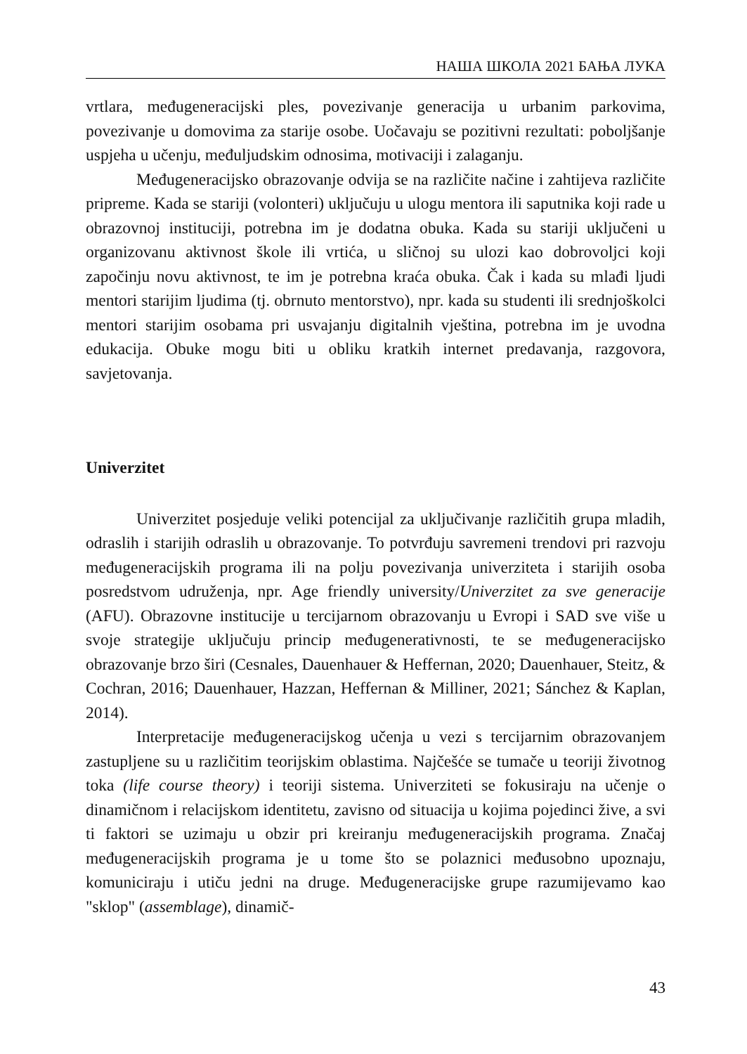НАША ШКОЛА 2021 БАЊА ЛУКА
vrtlara, međugeneracijski ples, povezivanje generacija u urbanim parkovima, povezivanje u domovima za starije osobe. Uočavaju se pozitivni rezultati: poboljšanje uspjeha u učenju, međuljudskim odnosima, motivaciji i zalaganju.
Međugeneracijsko obrazovanje odvija se na različite načine i zahtijeva različite pripreme. Kada se stariji (volonteri) uključuju u ulogu mentora ili saputnika koji rade u obrazovnoj instituciji, potrebna im je dodatna obuka. Kada su stariji uključeni u organizovanu aktivnost škole ili vrtića, u sličnoj su ulozi kao dobrovoljci koji započinju novu aktivnost, te im je potrebna kraća obuka. Čak i kada su mlađi ljudi mentori starijim ljudima (tj. obrnuto mentorstvo), npr. kada su studenti ili srednjoškolci mentori starijim osobama pri usvajanju digitalnih vještina, potrebna im je uvodna edukacija. Obuke mogu biti u obliku kratkih internet predavanja, razgovora, savjetovanja.
Univerzitet
Univerzitet posjeduje veliki potencijal za uključivanje različitih grupa mladih, odraslih i starijih odraslih u obrazovanje. To potvrđuju savremeni trendovi pri razvoju međugeneracijskih programa ili na polju povezivanja univerziteta i starijih osoba posredstvom udruženja, npr. Age friendly university/Univerzitet za sve generacije (AFU). Obrazovne institucije u tercijarnom obrazovanju u Evropi i SAD sve više u svoje strategije uključuju princip međugenerativnosti, te se međugeneracijsko obrazovanje brzo širi (Cesnales, Dauenhauer & Heffernan, 2020; Dauenhauer, Steitz, & Cochran, 2016; Dauenhauer, Hazzan, Heffernan & Milliner, 2021; Sánchez & Kaplan, 2014).
Interpretacije međugeneracijskog učenja u vezi s tercijarnim obrazovanjem zastupljene su u različitim teorijskim oblastima. Najčešće se tumače u teoriji životnog toka (life course theory) i teoriji sistema. Univerziteti se fokusiraju na učenje o dinamičnom i relacijskom identitetu, zavisno od situacija u kojima pojedinci žive, a svi ti faktori se uzimaju u obzir pri kreiranju međugeneracijskih programa. Značaj međugeneracijskih programa je u tome što se polaznici međusobno upoznaju, komuniciraju i utiču jedni na druge. Međugeneracijske grupe razumijevamo kao "sklop" (assemblage), dinamič-
43